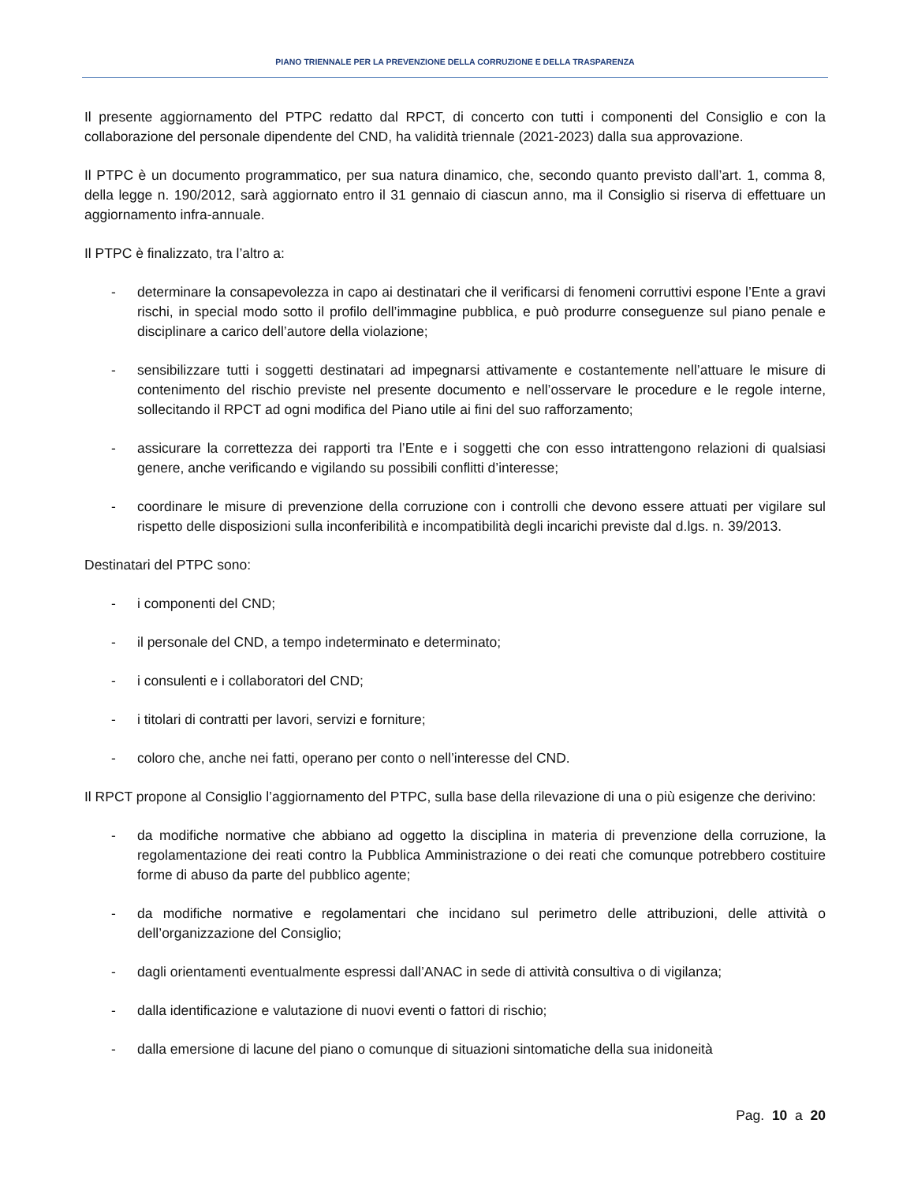PIANO TRIENNALE PER LA PREVENZIONE DELLA CORRUZIONE E DELLA TRASPARENZA
Il presente aggiornamento del PTPC redatto dal RPCT, di concerto con tutti i componenti del Consiglio e con la collaborazione del personale dipendente del CND, ha validità triennale (2021-2023) dalla sua approvazione.
Il PTPC è un documento programmatico, per sua natura dinamico, che, secondo quanto previsto dall’art. 1, comma 8, della legge n. 190/2012, sarà aggiornato entro il 31 gennaio di ciascun anno, ma il Consiglio si riserva di effettuare un aggiornamento infra-annuale.
Il PTPC è finalizzato, tra l’altro a:
- determinare la consapevolezza in capo ai destinatari che il verificarsi di fenomeni corruttivi espone l’Ente a gravi rischi, in special modo sotto il profilo dell’immagine pubblica, e può produrre conseguenze sul piano penale e disciplinare a carico dell’autore della violazione;
- sensibilizzare tutti i soggetti destinatari ad impegnarsi attivamente e costantemente nell’attuare le misure di contenimento del rischio previste nel presente documento e nell’osservare le procedure e le regole interne, sollecitando il RPCT ad ogni modifica del Piano utile ai fini del suo rafforzamento;
- assicurare la correttezza dei rapporti tra l’Ente e i soggetti che con esso intrattengono relazioni di qualsiasi genere, anche verificando e vigilando su possibili conflitti d’interesse;
- coordinare le misure di prevenzione della corruzione con i controlli che devono essere attuati per vigilare sul rispetto delle disposizioni sulla inconferibilità e incompatibilità degli incarichi previste dal d.lgs. n. 39/2013.
Destinatari del PTPC sono:
- i componenti del CND;
- il personale del CND, a tempo indeterminato e determinato;
- i consulenti e i collaboratori del CND;
- i titolari di contratti per lavori, servizi e forniture;
- coloro che, anche nei fatti, operano per conto o nell’interesse del CND.
Il RPCT propone al Consiglio l’aggiornamento del PTPC, sulla base della rilevazione di una o più esigenze che derivino:
- da modifiche normative che abbiano ad oggetto la disciplina in materia di prevenzione della corruzione, la regolamentazione dei reati contro la Pubblica Amministrazione o dei reati che comunque potrebbero costituire forme di abuso da parte del pubblico agente;
- da modifiche normative e regolamentari che incidano sul perimetro delle attribuzioni, delle attività o dell’organizzazione del Consiglio;
- dagli orientamenti eventualmente espressi dall’ANAC in sede di attività consultiva o di vigilanza;
- dalla identificazione e valutazione di nuovi eventi o fattori di rischio;
- dalla emersione di lacune del piano o comunque di situazioni sintomatiche della sua inidoneità
Pag. 10 a 20